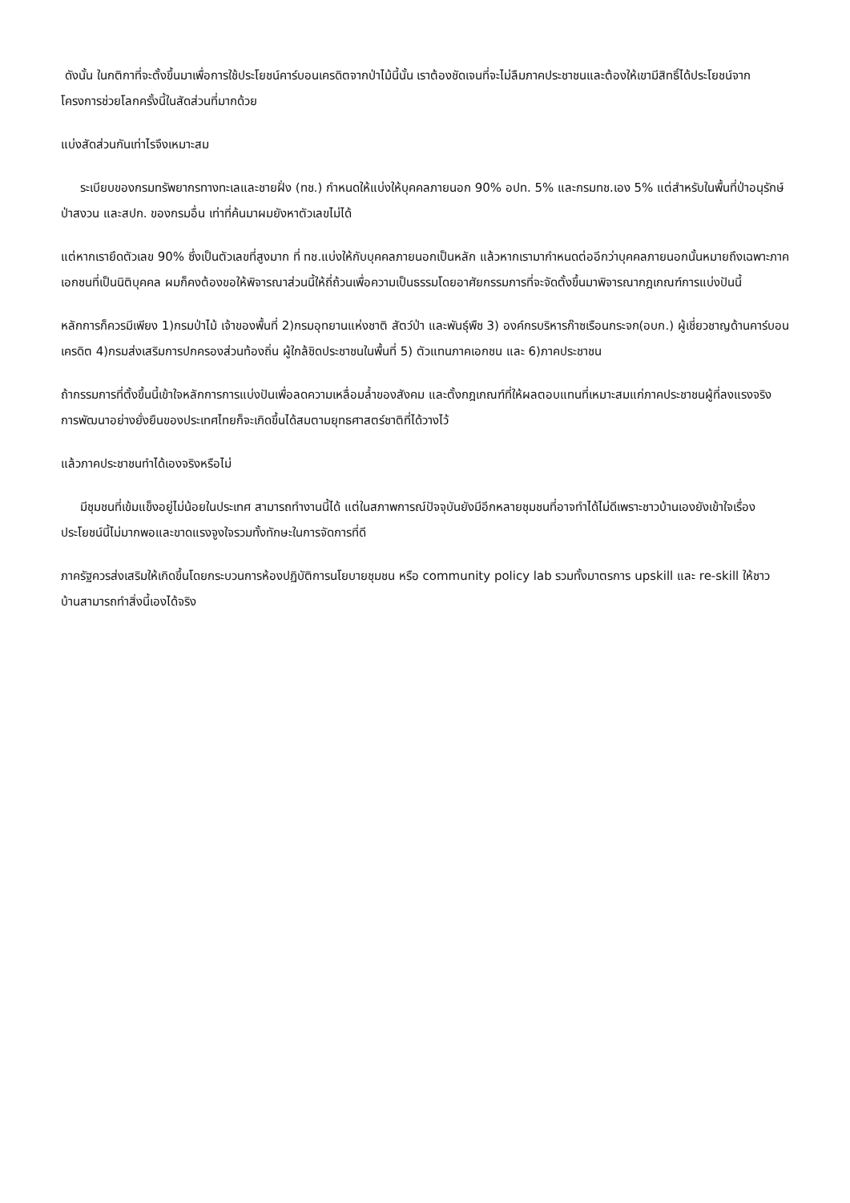ดังนั้น ในกติกาที่จะตั้งขึ้นมาเพื่อการใช้ประโยชน์คาร์บอนเครดิตจากป่าไม้นี้นั้น เราต้องชัดเจนที่จะไม่ลืมภาคประชาชนและต้องให้เขามีสิทธิ์ได้ประโยชน์จากโครงการช่วยโลกครั้งนี้ในสัดส่วนที่มากด้วย
แบ่งสัดส่วนกันเท่าไรจึงเหมาะสม
ระเบียบของกรมทรัพยากรทางทะเลและชายฝั่ง (ทช.) กำหนดให้แบ่งให้บุคคลภายนอก 90% อปท. 5% และกรมทช.เอง 5% แต่สำหรับในพื้นที่ป่าอนุรักษ์ ป่าสงวน และสปก. ของกรมอื่น เท่าที่ค้นมาผมยังหาตัวเลขไม่ได้
แต่หากเรายึดตัวเลข 90% ซึ่งเป็นตัวเลขที่สูงมาก ที่ ทช.แบ่งให้กับบุคคลภายนอกเป็นหลัก แล้วหากเรามากำหนดต่ออีกว่าบุคคลภายนอกนั้นหมายถึงเฉพาะภาคเอกชนที่เป็นนิติบุคคล ผมก็คงต้องขอให้พิจารณาส่วนนี้ให้ถี่ถ้วนเพื่อความเป็นธรรมโดยอาศัยกรรมการที่จะจัดตั้งขึ้นมาพิจารณากฎเกณฑ์การแบ่งปันนี้
หลักการก็ควรมีเพียง 1)กรมป่าไม้ เจ้าของพื้นที่ 2)กรมอุทยานแห่งชาติ สัตว์ป่า และพันธุ์พืช 3) องค์กรบริหารก๊าซเรือนกระจก(อบก.) ผู้เชี่ยวชาญด้านคาร์บอนเครดิต 4)กรมส่งเสริมการปกครองส่วนท้องถิ่น ผู้ใกล้ชิดประชาชนในพื้นที่ 5) ตัวแทนภาคเอกชน และ 6)ภาคประชาชน
ถ้ากรรมการที่ตั้งขึ้นนี้เข้าใจหลักการการแบ่งปันเพื่อลดความเหลื่อมล้ำของสังคม และตั้งกฎเกณฑ์ที่ให้ผลตอบแทนที่เหมาะสมแก่ภาคประชาชนผู้ที่ลงแรงจริง การพัฒนาอย่างยั่งยืนของประเทศไทยก็จะเกิดขึ้นได้สมตามยุทธศาสตร์ชาติที่ได้วางไว้
แล้วภาคประชาชนทำได้เองจริงหรือไม่
มีชุมชนที่เข้มแข็งอยู่ไม่น้อยในประเทศ สามารถทำงานนี้ได้ แต่ในสภาพการณ์ปัจจุบันยังมีอีกหลายชุมชนที่อาจทำได้ไม่ดีเพราะชาวบ้านเองยังเข้าใจเรื่องประโยชน์นี้ไม่มากพอและขาดแรงจูงใจรวมทั้งทักษะในการจัดการที่ดี
ภาครัฐควรส่งเสริมให้เกิดขึ้นโดยกระบวนการห้องปฏิบัติการนโยบายชุมชน หรือ community policy lab รวมทั้งมาตรการ upskill และ re-skill ให้ชาวบ้านสามารถทำสิ่งนี้เองได้จริง